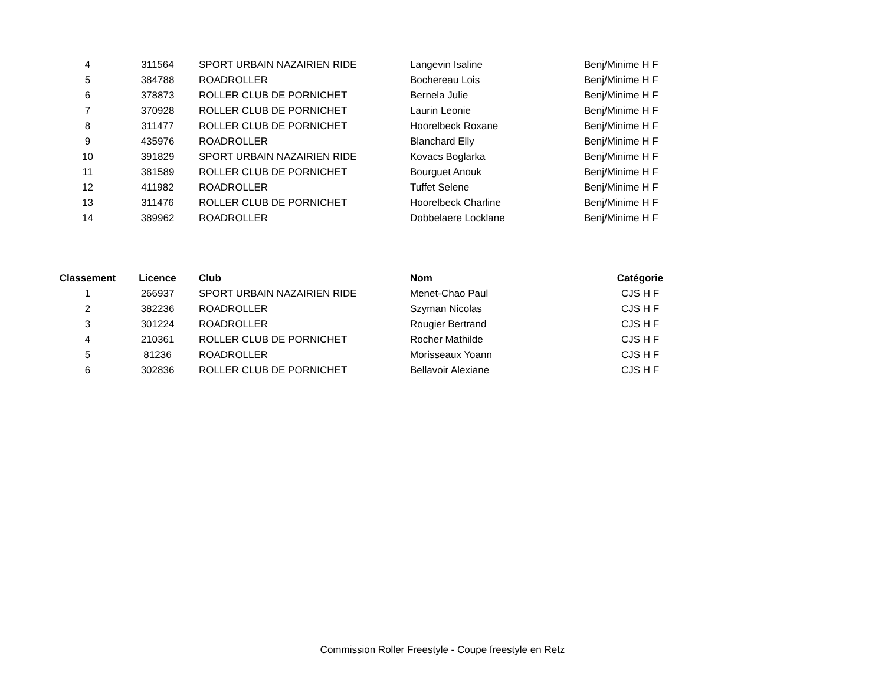| 4 | 311564 | SPORT URBAIN NAZAIRIEN RIDE | Langevin Isaline | Benj/Minime H F |
| 5 | 384788 | ROADROLLER | Bochereau Lois | Benj/Minime H F |
| 6 | 378873 | ROLLER CLUB DE PORNICHET | Bernela Julie | Benj/Minime H F |
| 7 | 370928 | ROLLER CLUB DE PORNICHET | Laurin Leonie | Benj/Minime H F |
| 8 | 311477 | ROLLER CLUB DE PORNICHET | Hoorelbeck Roxane | Benj/Minime H F |
| 9 | 435976 | ROADROLLER | Blanchard Elly | Benj/Minime H F |
| 10 | 391829 | SPORT URBAIN NAZAIRIEN RIDE | Kovacs Boglarka | Benj/Minime H F |
| 11 | 381589 | ROLLER CLUB DE PORNICHET | Bourguet Anouk | Benj/Minime H F |
| 12 | 411982 | ROADROLLER | Tuffet Selene | Benj/Minime H F |
| 13 | 311476 | ROLLER CLUB DE PORNICHET | Hoorelbeck Charline | Benj/Minime H F |
| 14 | 389962 | ROADROLLER | Dobbelaere Locklane | Benj/Minime H F |
| Classement | Licence | Club | Nom | Catégorie |
| --- | --- | --- | --- | --- |
| 1 | 266937 | SPORT URBAIN NAZAIRIEN RIDE | Menet-Chao Paul | CJS H F |
| 2 | 382236 | ROADROLLER | Szyman Nicolas | CJS H F |
| 3 | 301224 | ROADROLLER | Rougier Bertrand | CJS H F |
| 4 | 210361 | ROLLER CLUB DE PORNICHET | Rocher Mathilde | CJS H F |
| 5 | 81236 | ROADROLLER | Morisseaux Yoann | CJS H F |
| 6 | 302836 | ROLLER CLUB DE PORNICHET | Bellavoir Alexiane | CJS H F |
Commission Roller Freestyle - Coupe freestyle en Retz